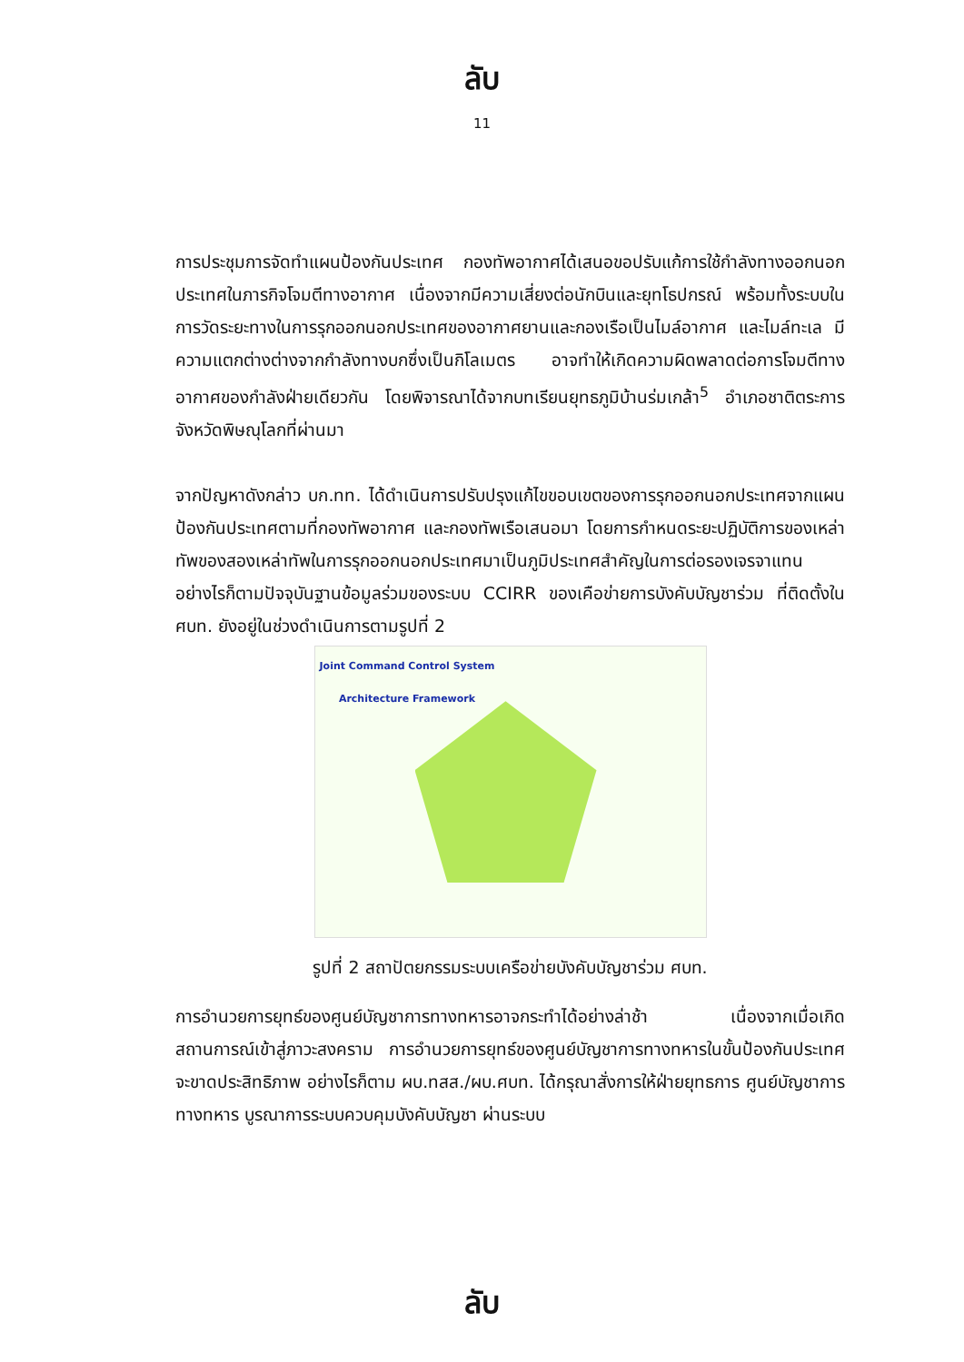ลับ
11
การประชุมการจัดทำแผนป้องกันประเทศ กองทัพอากาศได้เสนอขอปรับแก้การใช้กำลังทางออกนอกประเทศในภารกิจโจมตีทางอากาศ เนื่องจากมีความเสี่ยงต่อนักบินและยุทโธปกรณ์ พร้อมทั้งระบบในการวัดระยะทางในการรุกออกนอกประเทศของอากาศยานและกองเรือเป็นไมล์อากาศ และไมล์ทะเล มีความแตกต่างต่างจากกำลังทางบกซึ่งเป็นกิโลเมตร อาจทำให้เกิดความผิดพลาดต่อการโจมตีทางอากาศของกำลังฝ่ายเดียวกัน โดยพิจารณาได้จากบทเรียนยุทธภูมิบ้านร่มเกล้า<sup>5</sup> อำเภอชาติตระการ จังหวัดพิษณุโลกที่ผ่านมา
จากปัญหาดังกล่าว บก.ทท. ได้ดำเนินการปรับปรุงแก้ไขขอบเขตของการรุกออกนอกประเทศจากแผนป้องกันประเทศตามที่กองทัพอากาศ และกองทัพเรือเสนอมา โดยการกำหนดระยะปฏิบัติการของเหล่าทัพของสองเหล่าทัพในการรุกออกนอกประเทศมาเป็นภูมิประเทศสำคัญในการต่อรองเจรจาแทน อย่างไรก็ตามปัจจุบันฐานข้อมูลร่วมของระบบ CCIRR ของเคือข่ายการบังคับบัญชาร่วม ที่ติดตั้งใน ศบท. ยังอยู่ในช่วงดำเนินการตามรูปที่ 2
Joint Command Control System
Architecture Framework
รูปที่ 2 สถาปัตยกรรมระบบเครือข่ายบังคับบัญชาร่วม ศบท.
การอำนวยการยุทธ์ของศูนย์บัญชาการทางทหารอาจกระทำได้อย่างล่าช้า เนื่องจากเมื่อเกิดสถานการณ์เข้าสู่ภาวะสงคราม การอำนวยการยุทธ์ของศูนย์บัญชาการทางทหารในขั้นป้องกันประเทศจะขาดประสิทธิภาพ อย่างไรก็ตาม ผบ.ทสส./ผบ.ศบท. ได้กรุณาสั่งการให้ฝ่ายยุทธการ ศูนย์บัญชาการทางทหาร บูรณาการระบบควบคุมบังคับบัญชา ผ่านระบบ
ลับ